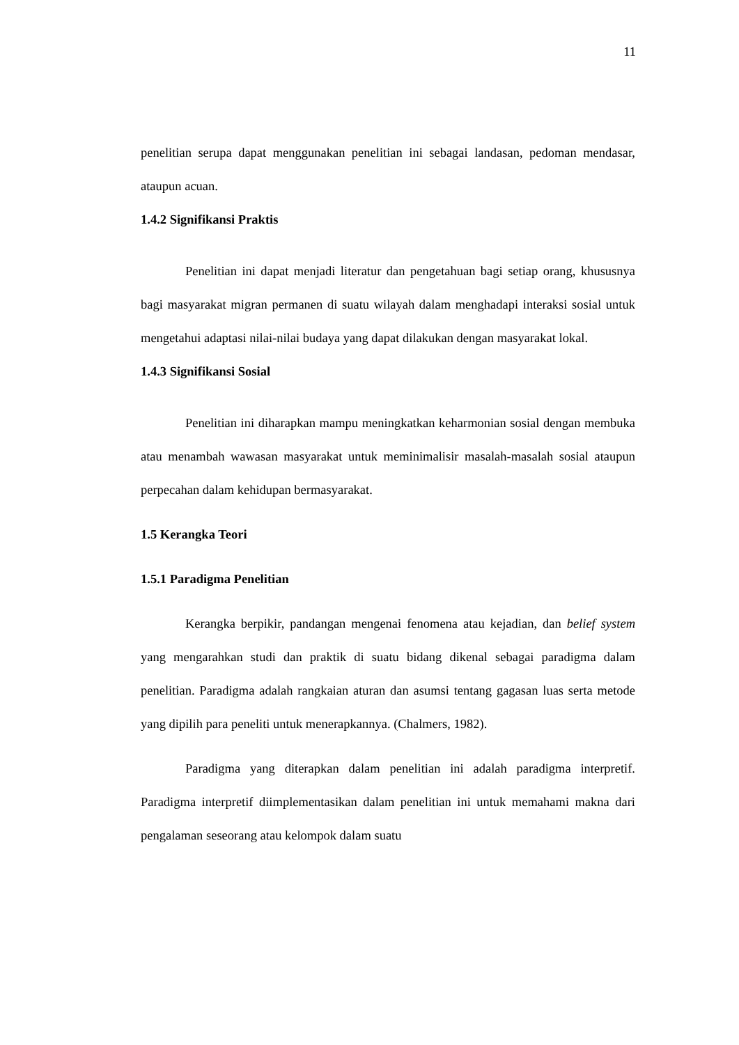11
penelitian serupa dapat menggunakan penelitian ini sebagai landasan, pedoman mendasar, ataupun acuan.
1.4.2 Signifikansi Praktis
Penelitian ini dapat menjadi literatur dan pengetahuan bagi setiap orang, khususnya bagi masyarakat migran permanen di suatu wilayah dalam menghadapi interaksi sosial untuk mengetahui adaptasi nilai-nilai budaya yang dapat dilakukan dengan masyarakat lokal.
1.4.3 Signifikansi Sosial
Penelitian ini diharapkan mampu meningkatkan keharmonian sosial dengan membuka atau menambah wawasan masyarakat untuk meminimalisir masalah-masalah sosial ataupun perpecahan dalam kehidupan bermasyarakat.
1.5 Kerangka Teori
1.5.1 Paradigma Penelitian
Kerangka berpikir, pandangan mengenai fenomena atau kejadian, dan belief system yang mengarahkan studi dan praktik di suatu bidang dikenal sebagai paradigma dalam penelitian. Paradigma adalah rangkaian aturan dan asumsi tentang gagasan luas serta metode yang dipilih para peneliti untuk menerapkannya. (Chalmers, 1982).
Paradigma yang diterapkan dalam penelitian ini adalah paradigma interpretif. Paradigma interpretif diimplementasikan dalam penelitian ini untuk memahami makna dari pengalaman seseorang atau kelompok dalam suatu